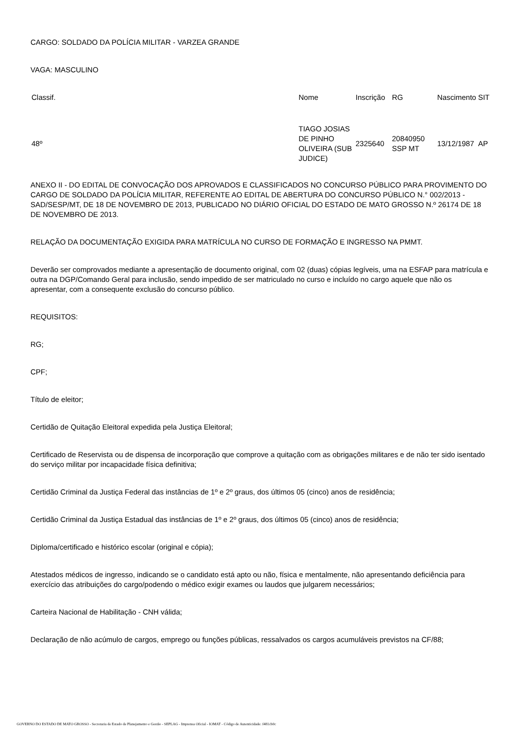CARGO: SOLDADO DA POLÍCIA MILITAR - VARZEA GRANDE
VAGA: MASCULINO
| Classif. | Nome | Inscrição | RG | Nascimento | SIT |
| 48º | TIAGO JOSIAS DE PINHO OLIVEIRA (SUB JUDICE) | 2325640 | 20840950 SSP MT | 13/12/1987 | AP |
ANEXO II - DO EDITAL DE CONVOCAÇÃO DOS APROVADOS E CLASSIFICADOS NO CONCURSO PÚBLICO PARA PROVIMENTO DO CARGO DE SOLDADO DA POLÍCIA MILITAR, REFERENTE AO EDITAL DE ABERTURA DO CONCURSO PÚBLICO N.° 002/2013 - SAD/SESP/MT, DE 18 DE NOVEMBRO DE 2013, PUBLICADO NO DIÁRIO OFICIAL DO ESTADO DE MATO GROSSO N.º 26174 DE 18 DE NOVEMBRO DE 2013.
RELAÇÃO DA DOCUMENTAÇÃO EXIGIDA PARA MATRÍCULA NO CURSO DE FORMAÇÃO E INGRESSO NA PMMT.
Deverão ser comprovados mediante a apresentação de documento original, com 02 (duas) cópias legíveis, uma na ESFAP para matrícula e outra na DGP/Comando Geral para inclusão, sendo impedido de ser matriculado no curso e incluído no cargo aquele que não os apresentar, com a consequente exclusão do concurso público.
REQUISITOS:
RG;
CPF;
Título de eleitor;
Certidão de Quitação Eleitoral expedida pela Justiça Eleitoral;
Certificado de Reservista ou de dispensa de incorporação que comprove a quitação com as obrigações militares e de não ter sido isentado do serviço militar por incapacidade física definitiva;
Certidão Criminal da Justiça Federal das instâncias de 1º e 2º graus, dos últimos 05 (cinco) anos de residência;
Certidão Criminal da Justiça Estadual das instâncias de 1º e 2º graus, dos últimos 05 (cinco) anos de residência;
Diploma/certificado e histórico escolar (original e cópia);
Atestados médicos de ingresso, indicando se o candidato está apto ou não, física e mentalmente, não apresentando deficiência para exercício das atribuições do cargo/podendo o médico exigir exames ou laudos que julgarem necessários;
Carteira Nacional de Habilitação - CNH válida;
Declaração de não acúmulo de cargos, emprego ou funções públicas, ressalvados os cargos acumuláveis previstos na CF/88;
GOVERNO DO ESTADO DE MATO GROSSO - Secretaria de Estado de Planejamento e Gestão - SEPLAG - Imprensa Oficial - IOMAT - Código de Autenticidade: f481cb0c